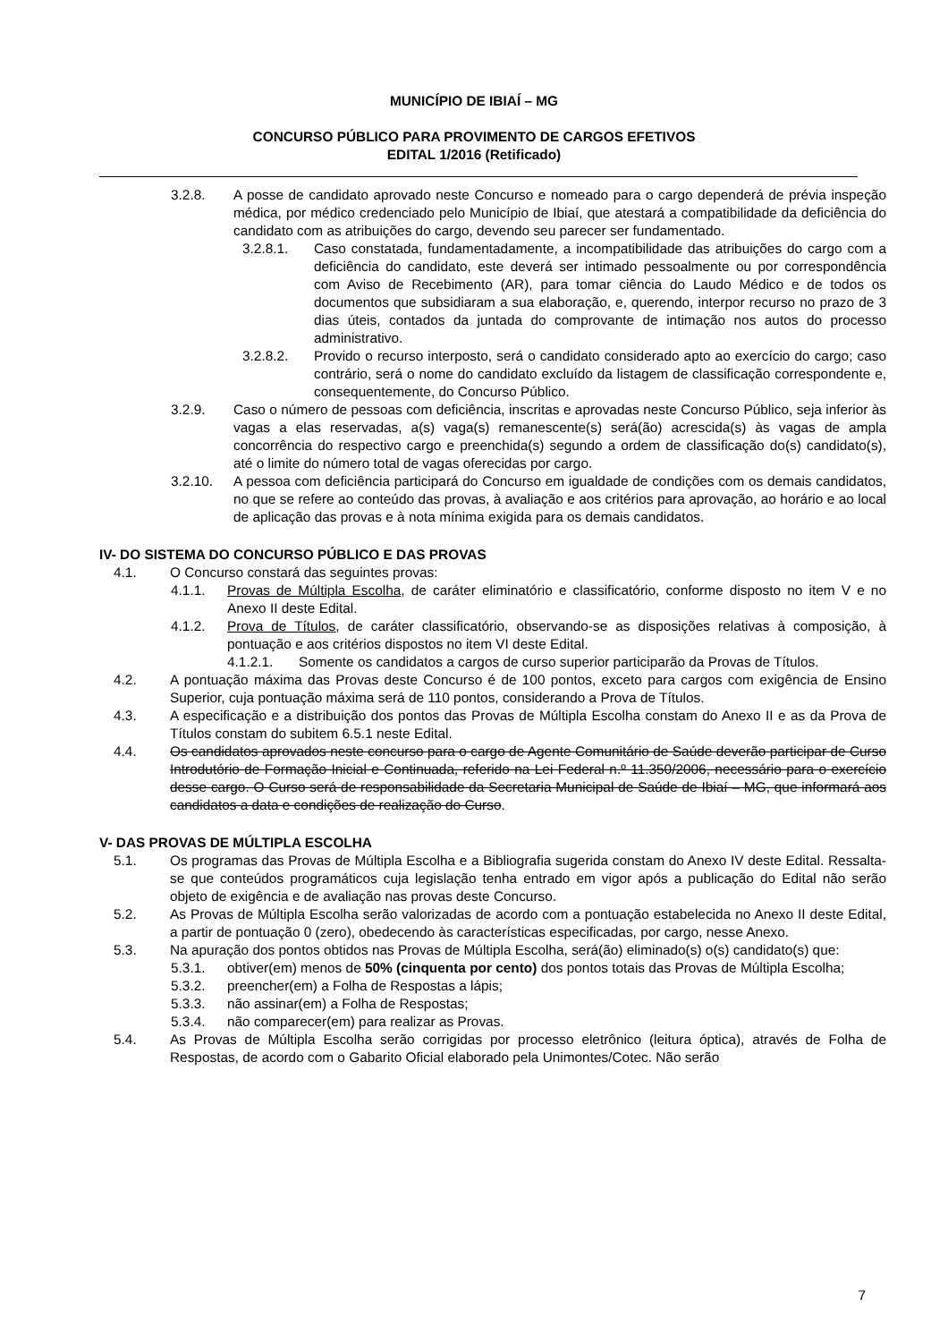MUNICÍPIO DE IBIAÍ – MG
CONCURSO PÚBLICO PARA PROVIMENTO DE CARGOS EFETIVOS
EDITAL 1/2016 (Retificado)
3.2.8. A posse de candidato aprovado neste Concurso e nomeado para o cargo dependerá de prévia inspeção médica, por médico credenciado pelo Município de Ibiaí, que atestará a compatibilidade da deficiência do candidato com as atribuições do cargo, devendo seu parecer ser fundamentado.
3.2.8.1. Caso constatada, fundamentadamente, a incompatibilidade das atribuições do cargo com a deficiência do candidato, este deverá ser intimado pessoalmente ou por correspondência com Aviso de Recebimento (AR), para tomar ciência do Laudo Médico e de todos os documentos que subsidiaram a sua elaboração, e, querendo, interpor recurso no prazo de 3 dias úteis, contados da juntada do comprovante de intimação nos autos do processo administrativo.
3.2.8.2. Provido o recurso interposto, será o candidato considerado apto ao exercício do cargo; caso contrário, será o nome do candidato excluído da listagem de classificação correspondente e, consequentemente, do Concurso Público.
3.2.9. Caso o número de pessoas com deficiência, inscritas e aprovadas neste Concurso Público, seja inferior às vagas a elas reservadas, a(s) vaga(s) remanescente(s) será(ão) acrescida(s) às vagas de ampla concorrência do respectivo cargo e preenchida(s) segundo a ordem de classificação do(s) candidato(s), até o limite do número total de vagas oferecidas por cargo.
3.2.10. A pessoa com deficiência participará do Concurso em igualdade de condições com os demais candidatos, no que se refere ao conteúdo das provas, à avaliação e aos critérios para aprovação, ao horário e ao local de aplicação das provas e à nota mínima exigida para os demais candidatos.
IV- DO SISTEMA DO CONCURSO PÚBLICO E DAS PROVAS
4.1. O Concurso constará das seguintes provas:
4.1.1. Provas de Múltipla Escolha, de caráter eliminatório e classificatório, conforme disposto no item V e no Anexo II deste Edital.
4.1.2. Prova de Títulos, de caráter classificatório, observando-se as disposições relativas à composição, à pontuação e aos critérios dispostos no item VI deste Edital.
4.1.2.1. Somente os candidatos a cargos de curso superior participarão da Provas de Títulos.
4.2. A pontuação máxima das Provas deste Concurso é de 100 pontos, exceto para cargos com exigência de Ensino Superior, cuja pontuação máxima será de 110 pontos, considerando a Prova de Títulos.
4.3. A especificação e a distribuição dos pontos das Provas de Múltipla Escolha constam do Anexo II e as da Prova de Títulos constam do subitem 6.5.1 neste Edital.
4.4. Os candidatos aprovados neste concurso para o cargo de Agente Comunitário de Saúde deverão participar de Curso Introdutório de Formação Inicial e Continuada, referido na Lei Federal n.º 11.350/2006, necessário para o exercício desse cargo. O Curso será de responsabilidade da Secretaria Municipal de Saúde de Ibiaí – MG, que informará aos candidatos a data e condições de realização do Curso.
V- DAS PROVAS DE MÚLTIPLA ESCOLHA
5.1. Os programas das Provas de Múltipla Escolha e a Bibliografia sugerida constam do Anexo IV deste Edital. Ressalta-se que conteúdos programáticos cuja legislação tenha entrado em vigor após a publicação do Edital não serão objeto de exigência e de avaliação nas provas deste Concurso.
5.2. As Provas de Múltipla Escolha serão valorizadas de acordo com a pontuação estabelecida no Anexo II deste Edital, a partir de pontuação 0 (zero), obedecendo às características especificadas, por cargo, nesse Anexo.
5.3. Na apuração dos pontos obtidos nas Provas de Múltipla Escolha, será(ão) eliminado(s) o(s) candidato(s) que:
5.3.1. obtiver(em) menos de 50% (cinquenta por cento) dos pontos totais das Provas de Múltipla Escolha;
5.3.2. preencher(em) a Folha de Respostas a lápis;
5.3.3. não assinar(em) a Folha de Respostas;
5.3.4. não comparecer(em) para realizar as Provas.
5.4. As Provas de Múltipla Escolha serão corrigidas por processo eletrônico (leitura óptica), através de Folha de Respostas, de acordo com o Gabarito Oficial elaborado pela Unimontes/Cotec. Não serão
7